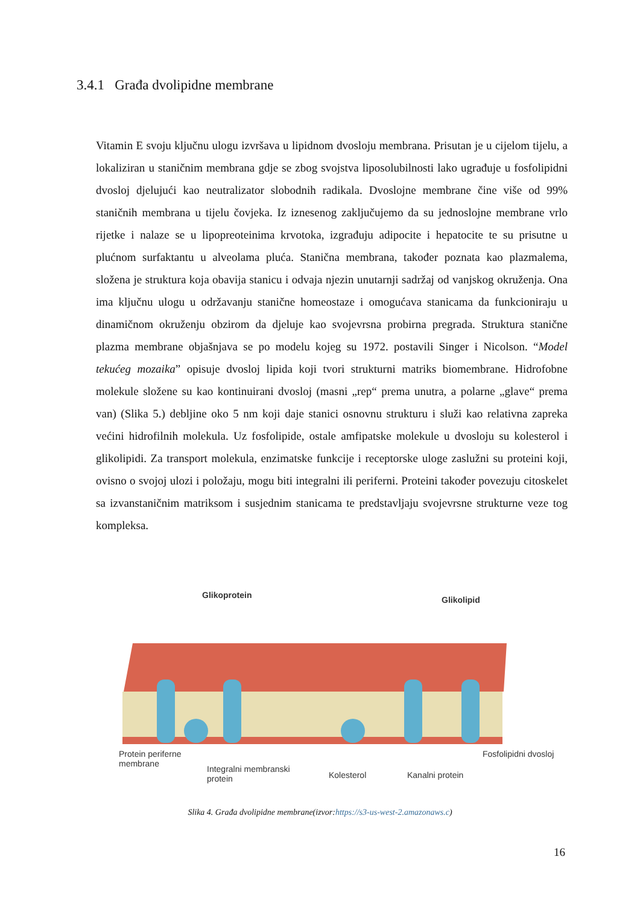3.4.1 Građa dvolipidne membrane
Vitamin E svoju ključnu ulogu izvršava u lipidnom dvosloju membrana. Prisutan je u cijelom tijelu, a lokaliziran u staničnim membrana gdje se zbog svojstva liposolubilnosti lako ugrađuje u fosfolipidni dvosloj djelujući kao neutralizator slobodnih radikala. Dvoslojne membrane čine više od 99% staničnih membrana u tijelu čovjeka. Iz iznesenog zaključujemo da su jednoslojne membrane vrlo rijetke i nalaze se u lipopreoteinima krvotoka, izgrađuju adipocite i hepatocite te su prisutne u plućnom surfaktantu u alveolama pluća. Stanična membrana, također poznata kao plazmalema, složena je struktura koja obavija stanicu i odvaja njezin unutarnji sadržaj od vanjskog okruženja. Ona ima ključnu ulogu u održavanju stanične homeostaze i omogućava stanicama da funkcioniraju u dinamičnom okruženju obzirom da djeluje kao svojevrsna probirna pregrada. Struktura stanične plazma membrane objašnjava se po modelu kojeg su 1972. postavili Singer i Nicolson. “Model tekućeg mozaika” opisuje dvosloj lipida koji tvori strukturni matriks biomembrane. Hidrofobne molekule složene su kao kontinuirani dvosloj (masni „rep“ prema unutra, a polarne „glave“ prema van) (Slika 5.) debljine oko 5 nm koji daje stanici osnovnu strukturu i služi kao relativna zapreka većini hidrofilnih molekula. Uz fosfolipide, ostale amfipatske molekule u dvosloju su kolesterol i glikolipidi. Za transport molekula, enzimatske funkcije i receptorske uloge zaslužni su proteini koji, ovisno o svojoj ulozi i položaju, mogu biti integralni ili periferni. Proteini također povezuju citoskelet sa izvanstaničnim matriksom i susjednim stanicama te predstavljaju svojevrsne strukturne veze tog kompleksa.
Glikoprotein Glikolipid
Protein periferne
membrane
Integralni membranski
protein
Kolesterol Kanalni protein
Fosfolipidni dvosloj
Slika 4. Građa dvolipidne membrane(izvor:https://s3-us-west-2.amazonaws.c)
16